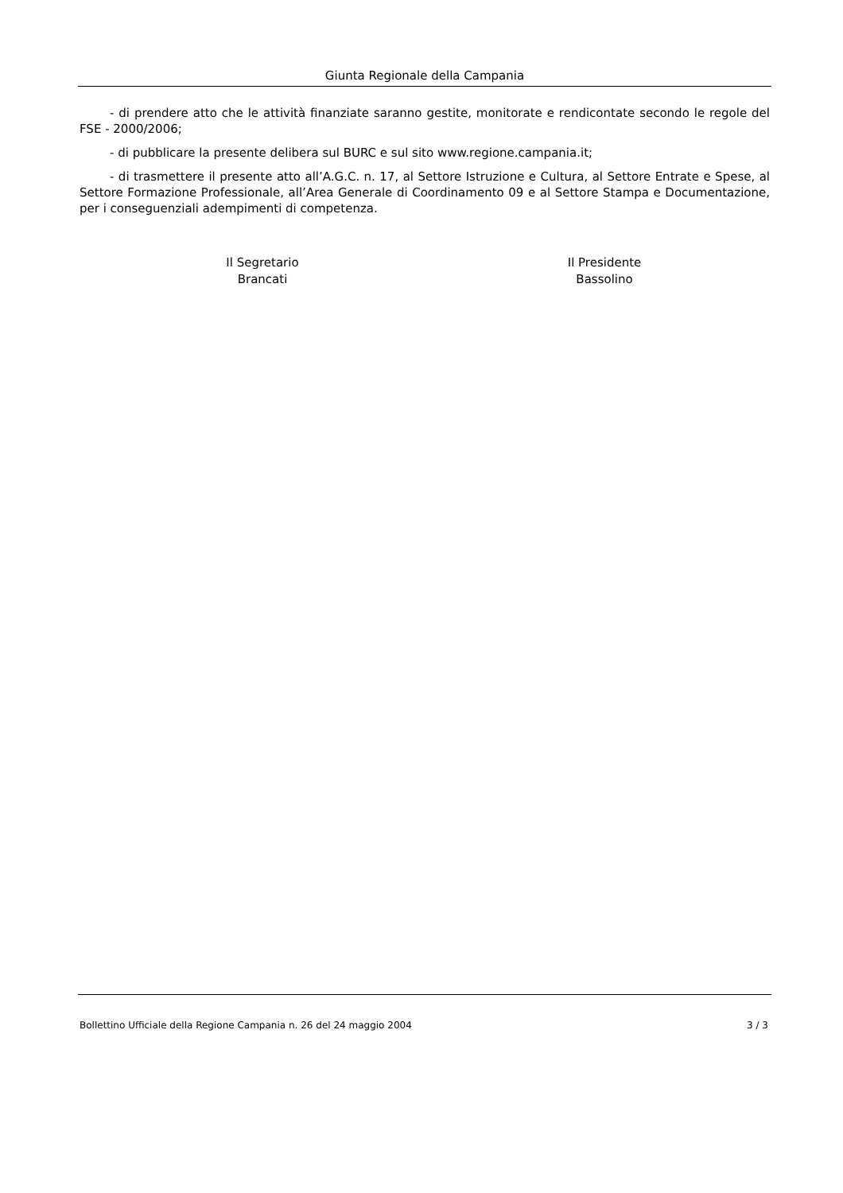Giunta Regionale della Campania
- di prendere atto che le attività finanziate saranno gestite, monitorate e rendicontate secondo le regole del FSE - 2000/2006;
- di pubblicare la presente delibera sul BURC e sul sito www.regione.campania.it;
- di trasmettere il presente atto all’A.G.C. n. 17, al Settore Istruzione e Cultura, al Settore Entrate e Spese, al Settore Formazione Professionale, all’Area Generale di Coordinamento 09 e al Settore Stampa e Documentazione, per i conseguenziali adempimenti di competenza.
Il Segretario
Brancati
Il Presidente
Bassolino
Bollettino Ufficiale della Regione Campania n. 26 del 24 maggio 2004 3 / 3